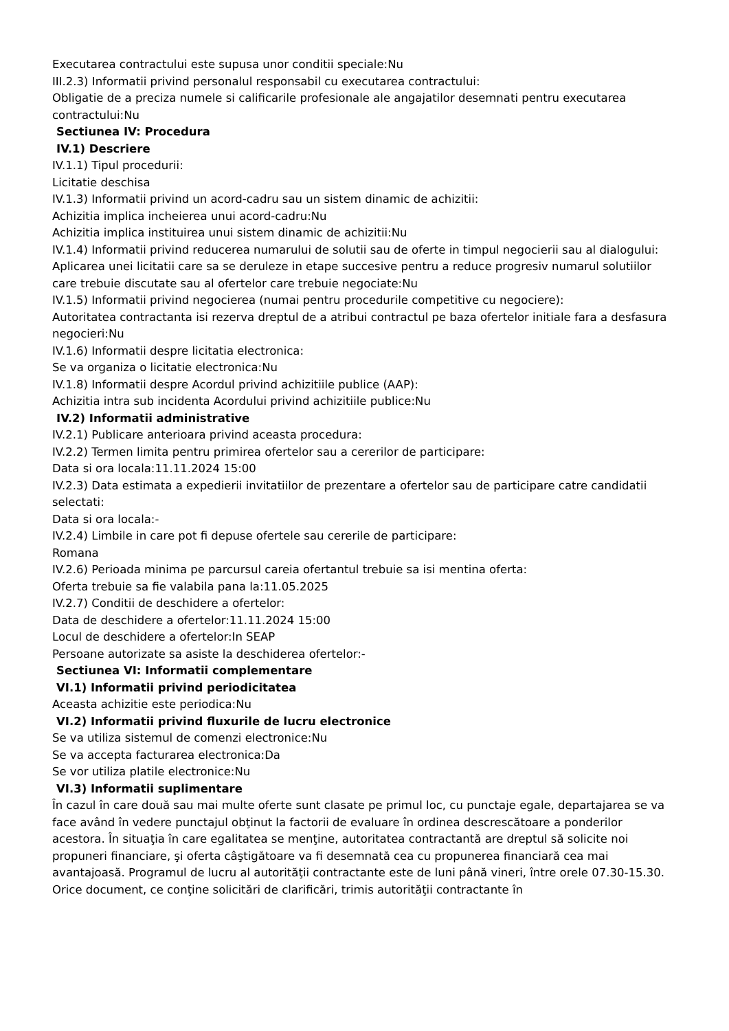Executarea contractului este supusa unor conditii speciale:Nu
III.2.3) Informatii privind personalul responsabil cu executarea contractului:
Obligatie de a preciza numele si calificarile profesionale ale angajatilor desemnati pentru executarea contractului:Nu
Sectiunea IV: Procedura
IV.1) Descriere
IV.1.1) Tipul procedurii:
Licitatie deschisa
IV.1.3) Informatii privind un acord-cadru sau un sistem dinamic de achizitii:
Achizitia implica incheierea unui acord-cadru:Nu
Achizitia implica instituirea unui sistem dinamic de achizitii:Nu
IV.1.4) Informatii privind reducerea numarului de solutii sau de oferte in timpul negocierii sau al dialogului:
Aplicarea unei licitatii care sa se deruleze in etape succesive pentru a reduce progresiv numarul solutiilor care trebuie discutate sau al ofertelor care trebuie negociate:Nu
IV.1.5) Informatii privind negocierea (numai pentru procedurile competitive cu negociere):
Autoritatea contractanta isi rezerva dreptul de a atribui contractul pe baza ofertelor initiale fara a desfasura negocieri:Nu
IV.1.6) Informatii despre licitatia electronica:
Se va organiza o licitatie electronica:Nu
IV.1.8) Informatii despre Acordul privind achizitiile publice (AAP):
Achizitia intra sub incidenta Acordului privind achizitiile publice:Nu
IV.2) Informatii administrative
IV.2.1) Publicare anterioara privind aceasta procedura:
IV.2.2) Termen limita pentru primirea ofertelor sau a cererilor de participare:
Data si ora locala:11.11.2024 15:00
IV.2.3) Data estimata a expedierii invitatiilor de prezentare a ofertelor sau de participare catre candidatii selectati:
Data si ora locala:-
IV.2.4) Limbile in care pot fi depuse ofertele sau cererile de participare:
Romana
IV.2.6) Perioada minima pe parcursul careia ofertantul trebuie sa isi mentina oferta:
Oferta trebuie sa fie valabila pana la:11.05.2025
IV.2.7) Conditii de deschidere a ofertelor:
Data de deschidere a ofertelor:11.11.2024 15:00
Locul de deschidere a ofertelor:In SEAP
Persoane autorizate sa asiste la deschiderea ofertelor:-
Sectiunea VI: Informatii complementare
VI.1) Informatii privind periodicitatea
Aceasta achizitie este periodica:Nu
VI.2) Informatii privind fluxurile de lucru electronice
Se va utiliza sistemul de comenzi electronice:Nu
Se va accepta facturarea electronica:Da
Se vor utiliza platile electronice:Nu
VI.3) Informatii suplimentare
În cazul în care două sau mai multe oferte sunt clasate pe primul loc, cu punctaje egale, departajarea se va face având în vedere punctajul obţinut la factorii de evaluare în ordinea descrescătoare a ponderilor acestora. În situaţia în care egalitatea se menţine, autoritatea contractantă are dreptul să solicite noi propuneri financiare, şi oferta câştigătoare va fi desemnată cea cu propunerea financiară cea mai avantajoasă. Programul de lucru al autorităţii contractante este de luni până vineri, între orele 07.30-15.30. Orice document, ce conţine solicitări de clarificări, trimis autorităţii contractante în